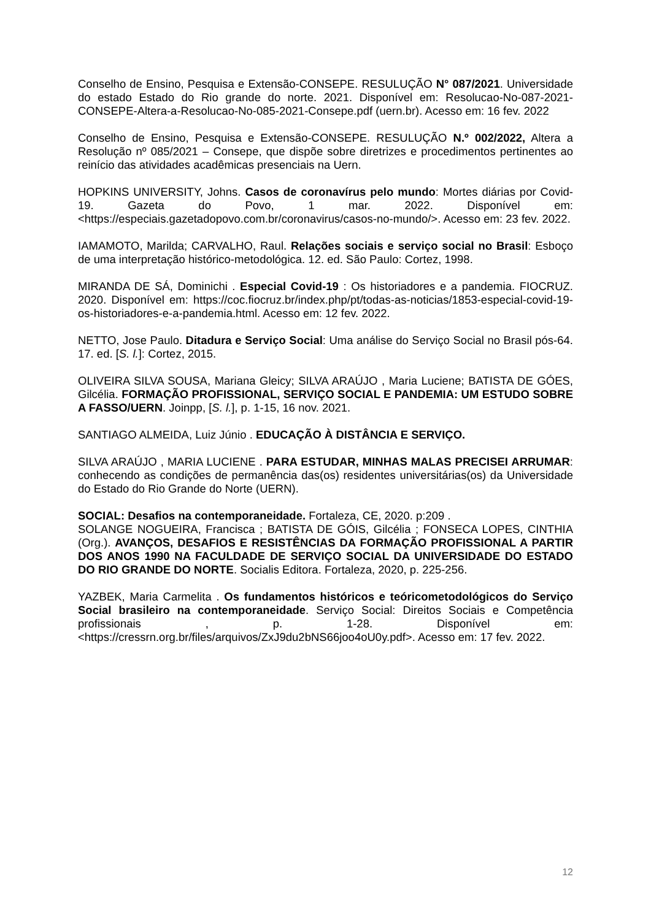Conselho de Ensino, Pesquisa e Extensão-CONSEPE. RESULUÇÃO N° 087/2021. Universidade do estado Estado do Rio grande do norte. 2021. Disponível em: Resolucao-No-087-2021-CONSEPE-Altera-a-Resolucao-No-085-2021-Consepe.pdf (uern.br). Acesso em: 16 fev. 2022
Conselho de Ensino, Pesquisa e Extensão-CONSEPE. RESULUÇÃO N.º 002/2022, Altera a Resolução nº 085/2021 – Consepe, que dispõe sobre diretrizes e procedimentos pertinentes ao reinício das atividades acadêmicas presenciais na Uern.
HOPKINS UNIVERSITY, Johns. Casos de coronavírus pelo mundo: Mortes diárias por Covid-19. Gazeta do Povo, 1 mar. 2022. Disponível em: <https://especiais.gazetadopovo.com.br/coronavirus/casos-no-mundo/>. Acesso em: 23 fev. 2022.
IAMAMOTO, Marilda; CARVALHO, Raul. Relações sociais e serviço social no Brasil: Esboço de uma interpretação histórico-metodológica. 12. ed. São Paulo: Cortez, 1998.
MIRANDA DE SÁ, Dominichi . Especial Covid-19 : Os historiadores e a pandemia. FIOCRUZ. 2020. Disponível em: https://coc.fiocruz.br/index.php/pt/todas-as-noticias/1853-especial-covid-19-os-historiadores-e-a-pandemia.html. Acesso em: 12 fev. 2022.
NETTO, Jose Paulo. Ditadura e Serviço Social: Uma análise do Serviço Social no Brasil pós-64. 17. ed. [S. l.]: Cortez, 2015.
OLIVEIRA SILVA SOUSA, Mariana Gleicy; SILVA ARAÚJO , Maria Luciene; BATISTA DE GÓES, Gilcélia. FORMAÇÃO PROFISSIONAL, SERVIÇO SOCIAL E PANDEMIA: UM ESTUDO SOBRE A FASSO/UERN. Joinpp, [S. l.], p. 1-15, 16 nov. 2021.
SANTIAGO ALMEIDA, Luiz Júnio . EDUCAÇÃO À DISTÂNCIA E SERVIÇO.
SILVA ARAÚJO , MARIA LUCIENE . PARA ESTUDAR, MINHAS MALAS PRECISEI ARRUMAR: conhecendo as condições de permanência das(os) residentes universitárias(os) da Universidade do Estado do Rio Grande do Norte (UERN).
SOCIAL: Desafios na contemporaneidade. Fortaleza, CE, 2020. p:209 .
SOLANGE NOGUEIRA, Francisca ; BATISTA DE GÓIS, Gilcélia ; FONSECA LOPES, CINTHIA (Org.). AVANÇOS, DESAFIOS E RESISTÊNCIAS DA FORMAÇÃO PROFISSIONAL A PARTIR DOS ANOS 1990 NA FACULDADE DE SERVIÇO SOCIAL DA UNIVERSIDADE DO ESTADO DO RIO GRANDE DO NORTE. Socialis Editora. Fortaleza, 2020, p. 225-256.
YAZBEK, Maria Carmelita . Os fundamentos históricos e teóricometodológicos do Serviço Social brasileiro na contemporaneidade. Serviço Social: Direitos Sociais e Competência profissionais , p. 1-28. Disponível em: <https://cressrn.org.br/files/arquivos/ZxJ9du2bNS66joo4oU0y.pdf>. Acesso em: 17 fev. 2022.
12